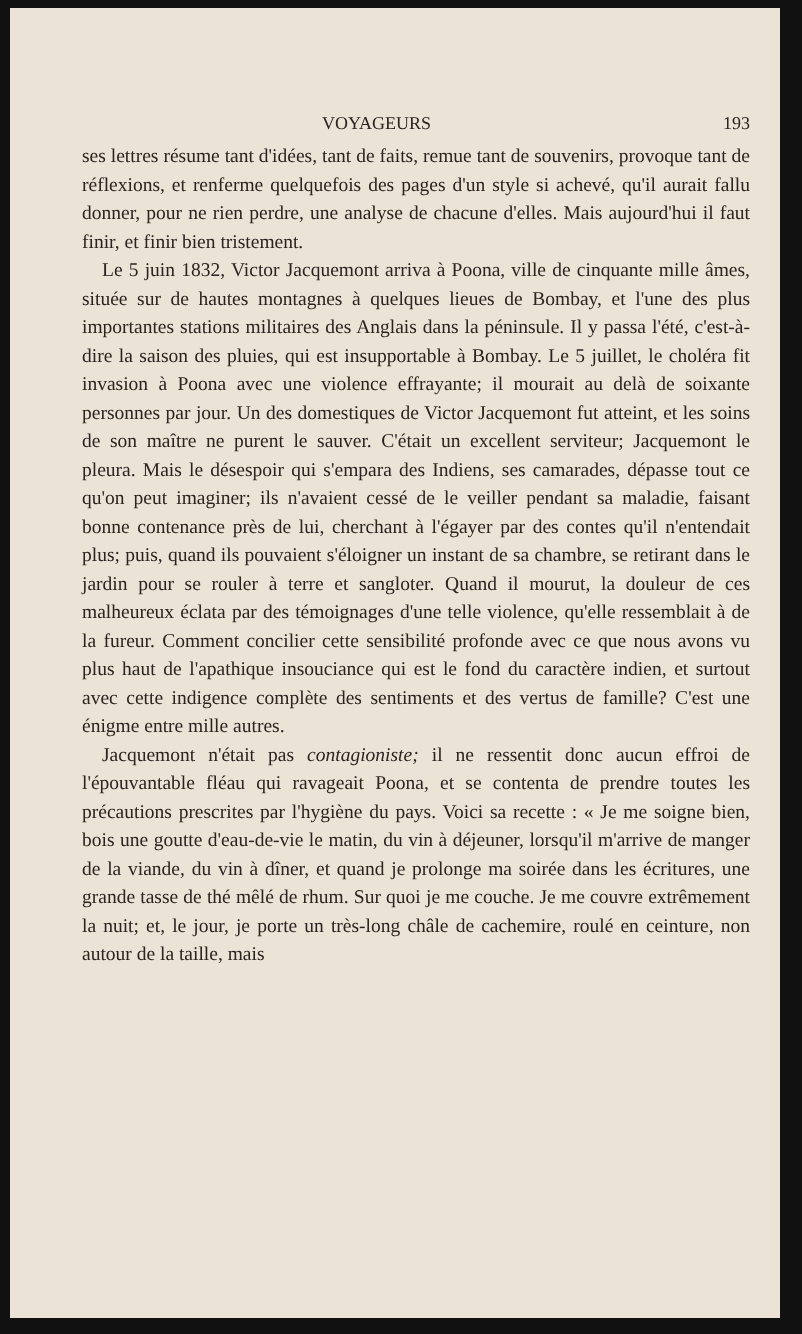VOYAGEURS 193
ses lettres résume tant d'idées, tant de faits, remue tant de souvenirs, provoque tant de réflexions, et renferme quelquefois des pages d'un style si achevé, qu'il aurait fallu donner, pour ne rien perdre, une analyse de chacune d'elles. Mais aujourd'hui il faut finir, et finir bien tristement.
Le 5 juin 1832, Victor Jacquemont arriva à Poona, ville de cinquante mille âmes, située sur de hautes montagnes à quelques lieues de Bombay, et l'une des plus importantes stations militaires des Anglais dans la péninsule. Il y passa l'été, c'est-à-dire la saison des pluies, qui est insupportable à Bombay. Le 5 juillet, le choléra fit invasion à Poona avec une violence effrayante; il mourait au delà de soixante personnes par jour. Un des domestiques de Victor Jacquemont fut atteint, et les soins de son maître ne purent le sauver. C'était un excellent serviteur; Jacquemont le pleura. Mais le désespoir qui s'empara des Indiens, ses camarades, dépasse tout ce qu'on peut imaginer; ils n'avaient cessé de le veiller pendant sa maladie, faisant bonne contenance près de lui, cherchant à l'égayer par des contes qu'il n'entendait plus; puis, quand ils pouvaient s'éloigner un instant de sa chambre, se retirant dans le jardin pour se rouler à terre et sangloter. Quand il mourut, la douleur de ces malheureux éclata par des témoignages d'une telle violence, qu'elle ressemblait à de la fureur. Comment concilier cette sensibilité profonde avec ce que nous avons vu plus haut de l'apathique insouciance qui est le fond du caractère indien, et surtout avec cette indigence complète des sentiments et des vertus de famille? C'est une énigme entre mille autres.
Jacquemont n'était pas contagioniste; il ne ressentit donc aucun effroi de l'épouvantable fléau qui ravageait Poona, et se contenta de prendre toutes les précautions prescrites par l'hygiène du pays. Voici sa recette : « Je me soigne bien, bois une goutte d'eau-de-vie le matin, du vin à déjeuner, lorsqu'il m'arrive de manger de la viande, du vin à dîner, et quand je prolonge ma soirée dans les écritures, une grande tasse de thé mêlé de rhum. Sur quoi je me couche. Je me couvre extrêmement la nuit; et, le jour, je porte un très-long châle de cachemire, roulé en ceinture, non autour de la taille, mais